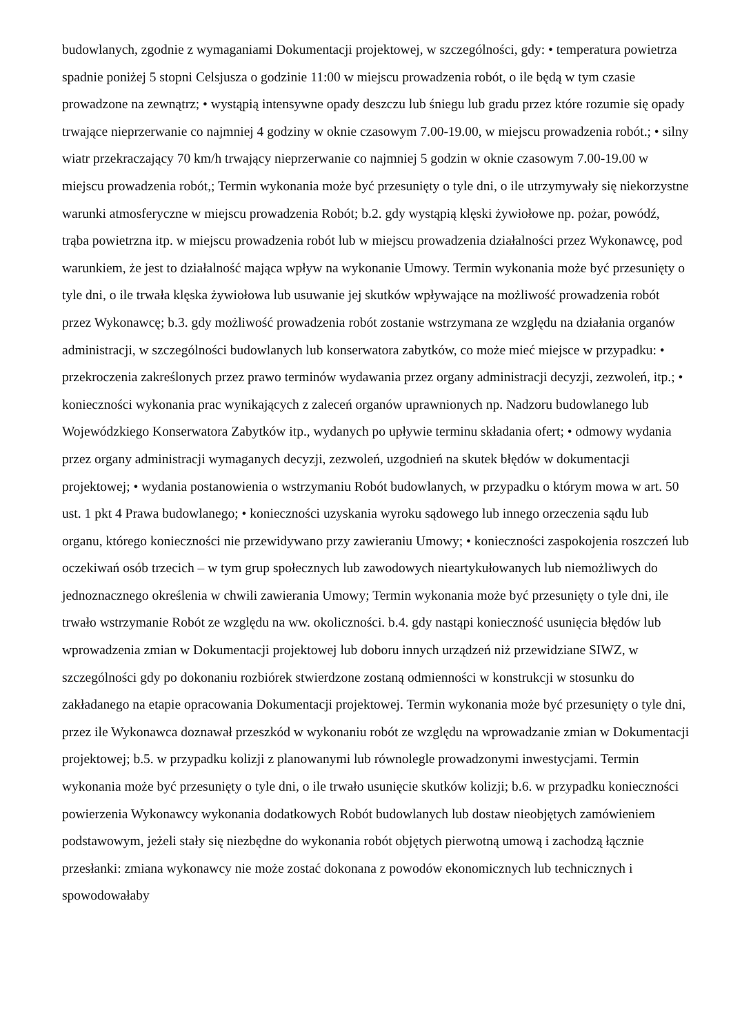budowlanych, zgodnie z wymaganiami Dokumentacji projektowej, w szczególności, gdy: • temperatura powietrza spadnie poniżej 5 stopni Celsjusza o godzinie 11:00 w miejscu prowadzenia robót, o ile będą w tym czasie prowadzone na zewnątrz; • wystąpią intensywne opady deszczu lub śniegu lub gradu przez które rozumie się opady trwające nieprzerwanie co najmniej 4 godziny w oknie czasowym 7.00-19.00, w miejscu prowadzenia robót.; • silny wiatr przekraczający 70 km/h trwający nieprzerwanie co najmniej 5 godzin w oknie czasowym 7.00-19.00 w miejscu prowadzenia robót,; Termin wykonania może być przesunięty o tyle dni, o ile utrzymywały się niekorzystne warunki atmosferyczne w miejscu prowadzenia Robót; b.2. gdy wystąpią klęski żywiołowe np. pożar, powódź, trąba powietrzna itp. w miejscu prowadzenia robót lub w miejscu prowadzenia działalności przez Wykonawcę, pod warunkiem, że jest to działalność mająca wpływ na wykonanie Umowy. Termin wykonania może być przesunięty o tyle dni, o ile trwała klęska żywiołowa lub usuwanie jej skutków wpływające na możliwość prowadzenia robót przez Wykonawcę; b.3. gdy możliwość prowadzenia robót zostanie wstrzymana ze względu na działania organów administracji, w szczególności budowlanych lub konserwatora zabytków, co może mieć miejsce w przypadku: • przekroczenia zakreślonych przez prawo terminów wydawania przez organy administracji decyzji, zezwoleń, itp.; • konieczności wykonania prac wynikających z zaleceń organów uprawnionych np. Nadzoru budowlanego lub Wojewódzkiego Konserwatora Zabytków itp., wydanych po upływie terminu składania ofert; • odmowy wydania przez organy administracji wymaganych decyzji, zezwoleń, uzgodnień na skutek błędów w dokumentacji projektowej; • wydania postanowienia o wstrzymaniu Robót budowlanych, w przypadku o którym mowa w art. 50 ust. 1 pkt 4 Prawa budowlanego; • konieczności uzyskania wyroku sądowego lub innego orzeczenia sądu lub organu, którego konieczności nie przewidywano przy zawieraniu Umowy; • konieczności zaspokojenia roszczeń lub oczekiwań osób trzecich – w tym grup społecznych lub zawodowych nieartykułowanych lub niemożliwych do jednoznacznego określenia w chwili zawierania Umowy; Termin wykonania może być przesunięty o tyle dni, ile trwało wstrzymanie Robót ze względu na ww. okoliczności. b.4. gdy nastąpi konieczność usunięcia błędów lub wprowadzenia zmian w Dokumentacji projektowej lub doboru innych urządzeń niż przewidziane SIWZ, w szczególności gdy po dokonaniu rozbiórek stwierdzone zostaną odmienności w konstrukcji w stosunku do zakładanego na etapie opracowania Dokumentacji projektowej. Termin wykonania może być przesunięty o tyle dni, przez ile Wykonawca doznawał przeszkód w wykonaniu robót ze względu na wprowadzanie zmian w Dokumentacji projektowej; b.5. w przypadku kolizji z planowanymi lub równolegle prowadzonymi inwestycjami. Termin wykonania może być przesunięty o tyle dni, o ile trwało usunięcie skutków kolizji; b.6. w przypadku konieczności powierzenia Wykonawcy wykonania dodatkowych Robót budowlanych lub dostaw nieobjętych zamówieniem podstawowym, jeżeli stały się niezbędne do wykonania robót objętych pierwotną umową i zachodzą łącznie przesłanki: zmiana wykonawcy nie może zostać dokonana z powodów ekonomicznych lub technicznych i spowodowałaby